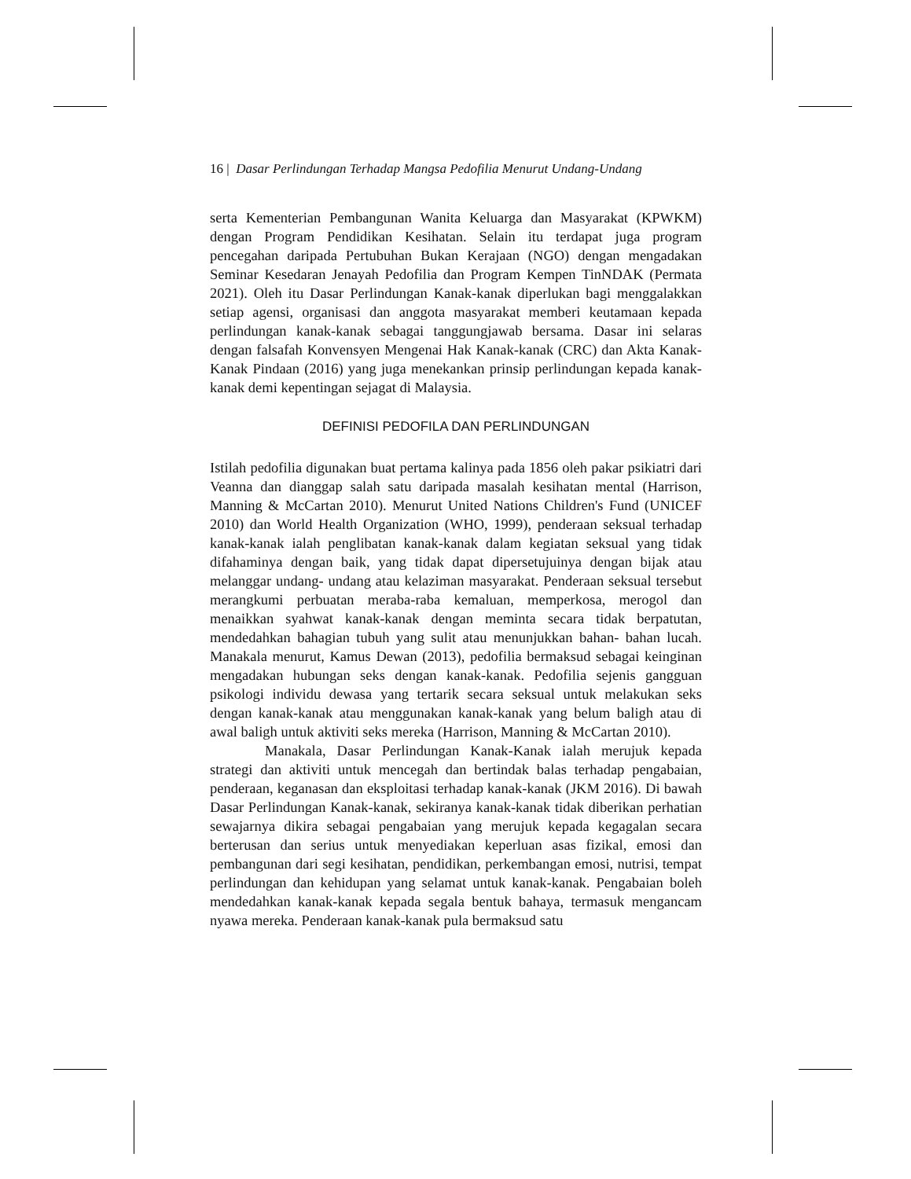16 | Dasar Perlindungan Terhadap Mangsa Pedofilia Menurut Undang-Undang
serta Kementerian Pembangunan Wanita Keluarga dan Masyarakat (KPWKM) dengan Program Pendidikan Kesihatan. Selain itu terdapat juga program pencegahan daripada Pertubuhan Bukan Kerajaan (NGO) dengan mengadakan Seminar Kesedaran Jenayah Pedofilia dan Program Kempen TinNDAK (Permata 2021). Oleh itu Dasar Perlindungan Kanak-kanak diperlukan bagi menggalakkan setiap agensi, organisasi dan anggota masyarakat memberi keutamaan kepada perlindungan kanak-kanak sebagai tanggungjawab bersama. Dasar ini selaras dengan falsafah Konvensyen Mengenai Hak Kanak-kanak (CRC) dan Akta Kanak-Kanak Pindaan (2016) yang juga menekankan prinsip perlindungan kepada kanak-kanak demi kepentingan sejagat di Malaysia.
DEFINISI PEDOFILA DAN PERLINDUNGAN
Istilah pedofilia digunakan buat pertama kalinya pada 1856 oleh pakar psikiatri dari Veanna dan dianggap salah satu daripada masalah kesihatan mental (Harrison, Manning & McCartan 2010). Menurut United Nations Children's Fund (UNICEF 2010) dan World Health Organization (WHO, 1999), penderaan seksual terhadap kanak-kanak ialah penglibatan kanak-kanak dalam kegiatan seksual yang tidak difahaminya dengan baik, yang tidak dapat dipersetujuinya dengan bijak atau melanggar undang- undang atau kelaziman masyarakat. Penderaan seksual tersebut merangkumi perbuatan meraba-raba kemaluan, memperkosa, merogol dan menaikkan syahwat kanak-kanak dengan meminta secara tidak berpatutan, mendedahkan bahagian tubuh yang sulit atau menunjukkan bahan- bahan lucah. Manakala menurut, Kamus Dewan (2013), pedofilia bermaksud sebagai keinginan mengadakan hubungan seks dengan kanak-kanak. Pedofilia sejenis gangguan psikologi individu dewasa yang tertarik secara seksual untuk melakukan seks dengan kanak-kanak atau menggunakan kanak-kanak yang belum baligh atau di awal baligh untuk aktiviti seks mereka (Harrison, Manning & McCartan 2010).
Manakala, Dasar Perlindungan Kanak-Kanak ialah merujuk kepada strategi dan aktiviti untuk mencegah dan bertindak balas terhadap pengabaian, penderaan, keganasan dan eksploitasi terhadap kanak-kanak (JKM 2016). Di bawah Dasar Perlindungan Kanak-kanak, sekiranya kanak-kanak tidak diberikan perhatian sewajarnya dikira sebagai pengabaian yang merujuk kepada kegagalan secara berterusan dan serius untuk menyediakan keperluan asas fizikal, emosi dan pembangunan dari segi kesihatan, pendidikan, perkembangan emosi, nutrisi, tempat perlindungan dan kehidupan yang selamat untuk kanak-kanak. Pengabaian boleh mendedahkan kanak-kanak kepada segala bentuk bahaya, termasuk mengancam nyawa mereka. Penderaan kanak-kanak pula bermaksud satu